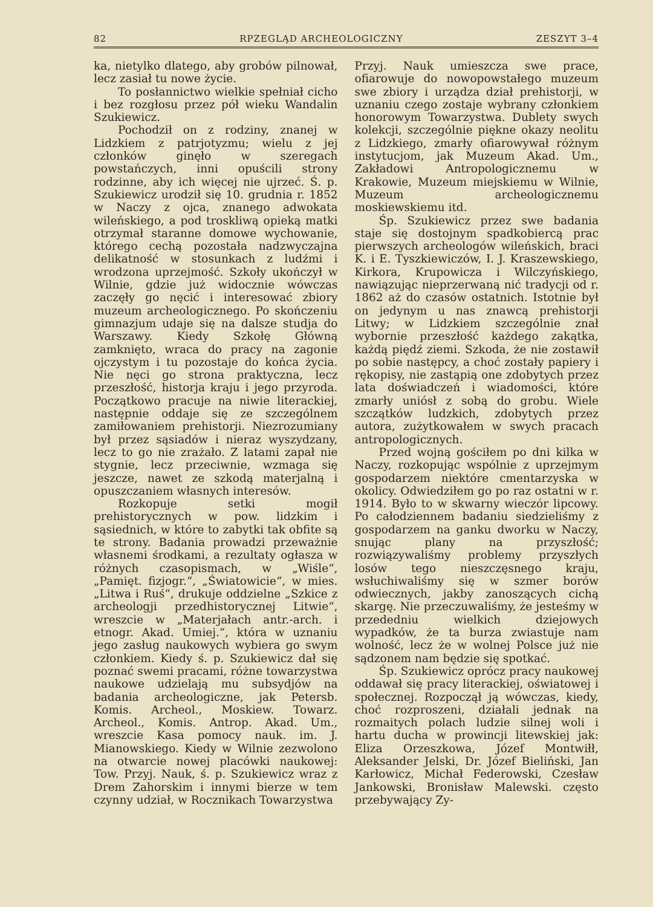82 RPZEGLĄD ARCHEOLOGICZNY ZESZYT 3–4
ka, nietylko dlatego, aby grobów pilnował, lecz zasiał tu nowe życie.
To posłannictwo wielkie spełniał cicho i bez rozgłosu przez pół wieku Wandalin Szukiewicz.
Pochodził on z rodziny, znanej w Lidzkiem z patrjotyzmu; wielu z jej członków ginęło w szeregach powstańczych, inni opuścili strony rodzinne, aby ich więcej nie ujrzeć. Ś. p. Szukiewicz urodził się 10. grudnia r. 1852 w Naczy z ojca, znanego adwokata wileńskiego, a pod troskliwą opieką matki otrzymał staranne domowe wychowanie, którego cechą pozostała nadzwyczajna delikatność w stosunkach z ludźmi i wrodzona uprzejmość. Szkoły ukończył w Wilnie, gdzie już widocznie wówczas zaczęły go nęcić i interesować zbiory muzeum archeologicznego. Po skończeniu gimnazjum udaje się na dalsze studja do Warszawy. Kiedy Szkołę Główną zamknięto, wraca do pracy na zagonie ojczystym i tu pozostaje do końca życia. Nie nęci go strona praktyczna, lecz przeszłość, historja kraju i jego przyroda. Początkowo pracuje na niwie literackiej, następnie oddaje się ze szczególnem zamiłowaniem prehistorji. Niezrozumiany był przez sąsiadów i nieraz wyszydzany, lecz to go nie zrażało. Z latami zapał nie stygnie, lecz przeciwnie, wzmaga się jeszcze, nawet ze szkodą materjalną i opuszczaniem własnych interesów.
Rozkopuje setki mogił prehistorycznych w pow. lidzkim i sąsiednich, w które to zabytki tak obfite są te strony. Badania prowadzi przeważnie własnemi środkami, a rezultaty ogłasza w różnych czasopismach, w „Wiśle“, „Pamięt. fizjogr.“, „Światowicie“, w mies. „Litwa i Ruś“, drukuje oddzielne „Szkice z archeologji przedhistorycznej Litwie“, wreszcie w „Materjałach antr.-arch. i etnogr. Akad. Umiej.“, która w uznaniu jego zasług naukowych wybiera go swym członkiem. Kiedy ś. p. Szukiewicz dał się poznać swemi pracami, różne towarzystwa naukowe udzielają mu subsydjów na badania archeologiczne, jak Petersb. Komis. Archeol., Moskiew. Towarz. Archeol., Komis. Antrop. Akad. Um., wreszcie Kasa pomocy nauk. im. J. Mianowskiego. Kiedy w Wilnie zezwolono na otwarcie nowej placówki naukowej: Tow. Przyj. Nauk, ś. p. Szukiewicz wraz z Drem Zahorskim i innymi bierze w tem czynny udział, w Rocznikach Towarzystwa
Przyj. Nauk umieszcza swe prace, ofiarowuje do nowopowstałego muzeum swe zbiory i urządza dział prehistorji, w uznaniu czego zostaje wybrany członkiem honorowym Towarzystwa. Dublety swych kolekcji, szczególnie piękne okazy neolitu z Lidzkiego, zmarły ofiarowywał różnym instytucjom, jak Muzeum Akad. Um., Zakładowi Antropologicznemu w Krakowie, Muzeum miejskiemu w Wilnie, Muzeum archeologicznemu moskiewskiemu itd.
Śp. Szukiewicz przez swe badania staje się dostojnym spadkobiercą prac pierwszych archeologów wileńskich, braci K. i E. Tyszkiewiczów, I. J. Kraszewskiego, Kirkora, Krupowicza i Wilczyńskiego, nawiązując nieprzerwaną nić tradycji od r. 1862 aż do czasów ostatnich. Istotnie był on jedynym u nas znawcą prehistorji Litwy; w Lidzkiem szczególnie znał wybornie przeszłość każdego zakątka, każdą piędź ziemi. Szkoda, że nie zostawił po sobie następcy, a choć zostały papiery i rękopisy, nie zastąpią one zdobytych przez lata doświadczeń i wiadomości, które zmarły uniósł z sobą do grobu. Wiele szczątków ludzkich, zdobytych przez autora, zużytkowałem w swych pracach antropologicznych.
Przed wojną gościłem po dni kilka w Naczy, rozkopując wspólnie z uprzejmym gospodarzem niektóre cmentarzyska w okolicy. Odwiedziłem go po raz ostatni w r. 1914. Było to w skwarny wieczór lipcowy. Po całodziennem badaniu siedzieliśmy z gospodarzem na ganku dworku w Naczy, snując plany na przyszłość; rozwiązywaliśmy problemy przyszłych losów tego nieszczęsnego kraju, wsłuchiwaliśmy się w szmer borów odwiecznych, jakby zanoszących cichą skargę. Nie przeczuwaliśmy, że jesteśmy w przededniu wielkich dziejowych wypadków, że ta burza zwiastuje nam wolność, lecz że w wolnej Polsce już nie sądzonem nam będzie się spotkać.
Śp. Szukiewicz oprócz pracy naukowej oddawał się pracy literackiej, oświatowej i społecznej. Rozpoczął ją wówczas, kiedy, choć rozproszeni, działali jednak na rozmaitych polach ludzie silnej woli i hartu ducha w prowincji litewskiej jak: Eliza Orzeszkowa, Józef Montwiłł, Aleksander Jelski, Dr. Józef Bieliński, Jan Karłowicz, Michał Federowski, Czesław Jankowski, Bronisław Malewski. często przebywający Zy-